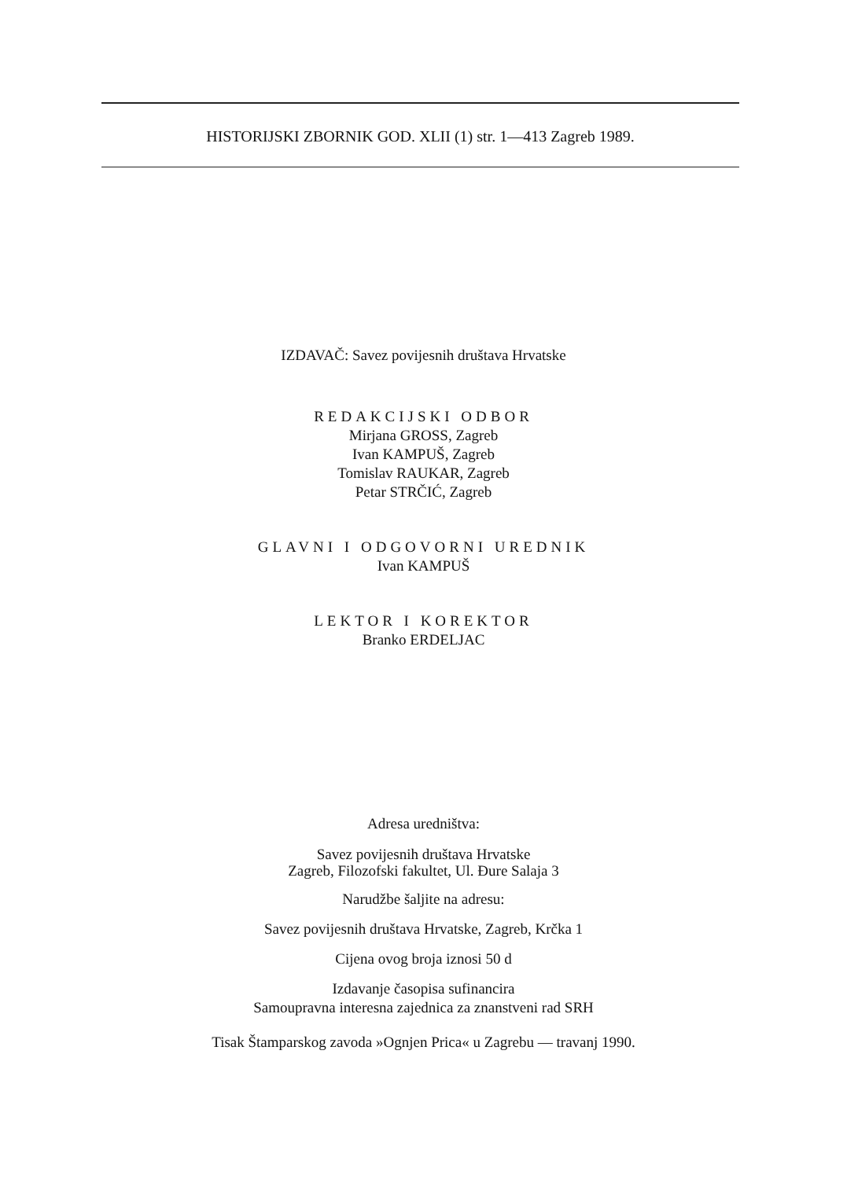HISTORIJSKI ZBORNIK GOD. XLII (1) str. 1—413 Zagreb 1989.
IZDAVAČ: Savez povijesnih društava Hrvatske
REDAKCIJSKI ODBOR
Mirjana GROSS, Zagreb
Ivan KAMPUŠ, Zagreb
Tomislav RAUKAR, Zagreb
Petar STRČIĆ, Zagreb
GLAVNI I ODGOVORNI UREDNIK
Ivan KAMPUŠ
LEKTOR I KOREKTOR
Branko ERDELJAC
Adresa uredništva:
Savez povijesnih društava Hrvatske
Zagreb, Filozofski fakultet, Ul. Đure Salaja 3
Narudžbe šaljite na adresu:
Savez povijesnih društava Hrvatske, Zagreb, Krčka 1
Cijena ovog broja iznosi 50 d
Izdavanje časopisa sufinancira
Samoupravna interesna zajednica za znanstveni rad SRH
Tisak Štamparskog zavoda »Ognjen Prica« u Zagrebu — travanj 1990.